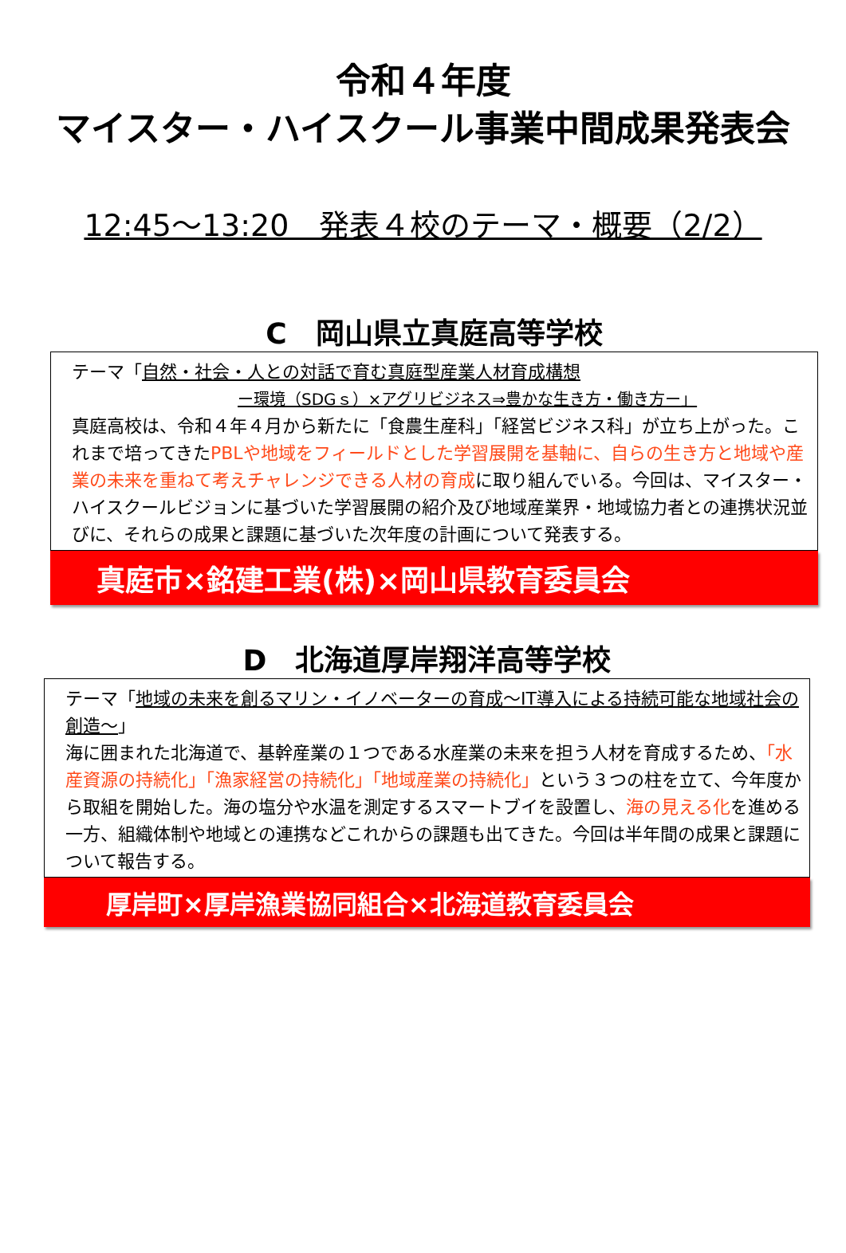令和４年度
マイスター・ハイスクール事業中間成果発表会
12:45～13:20　発表４校のテーマ・概要（2/2）
C　岡山県立真庭高等学校
テーマ「自然・社会・人との対話で育む真庭型産業人材育成構想
ー環境（SDGｓ）×アグリビジネス⇒豊かな生き方・働き方ー」
真庭高校は、令和４年４月から新たに「食農生産科」「経営ビジネス科」が立ち上がった。これまで培ってきたPBLや地域をフィールドとした学習展開を基軸に、自らの生き方と地域や産業の未来を重ねて考えチャレンジできる人材の育成に取り組んでいる。今回は、マイスター・ハイスクールビジョンに基づいた学習展開の紹介及び地域産業界・地域協力者との連携状況並びに、それらの成果と課題に基づいた次年度の計画について発表する。
真庭市×銘建工業(株)×岡山県教育委員会
D　北海道厚岸翔洋高等学校
テーマ「地域の未来を創るマリン・イノベーターの育成～IT導入による持続可能な地域社会の創造～」
海に囲まれた北海道で、基幹産業の１つである水産業の未来を担う人材を育成するため、「水産資源の持続化」「漁家経営の持続化」「地域産業の持続化」という３つの柱を立て、今年度から取組を開始した。海の塩分や水温を測定するスマートブイを設置し、海の見える化を進める一方、組織体制や地域との連携などこれからの課題も出てきた。今回は半年間の成果と課題について報告する。
厚岸町×厚岸漁業協同組合×北海道教育委員会